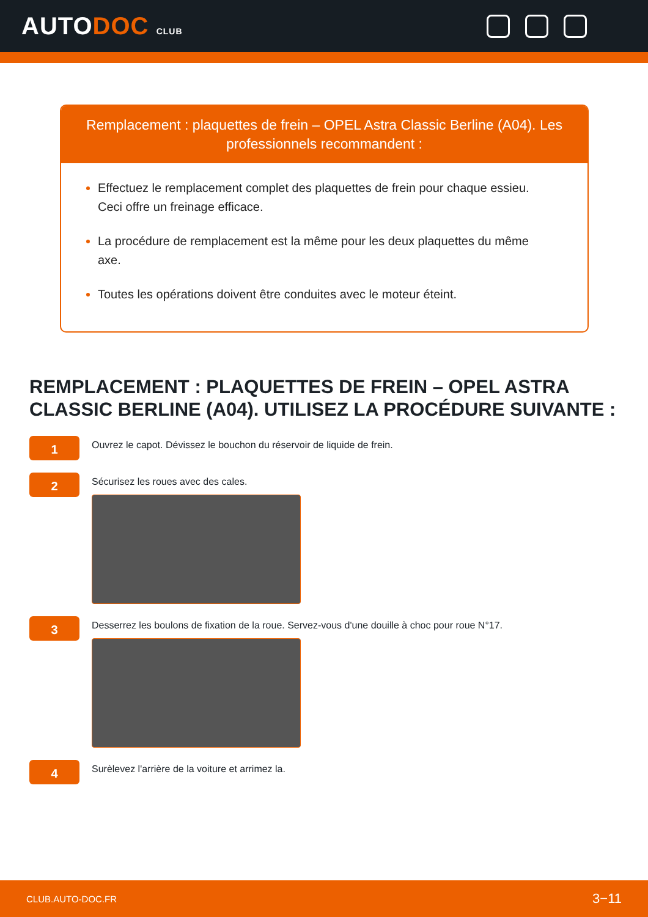AUTODOC CLUB
Remplacement : plaquettes de frein – OPEL Astra Classic Berline (A04). Les professionnels recommandent :
Effectuez le remplacement complet des plaquettes de frein pour chaque essieu. Ceci offre un freinage efficace.
La procédure de remplacement est la même pour les deux plaquettes du même axe.
Toutes les opérations doivent être conduites avec le moteur éteint.
REMPLACEMENT : PLAQUETTES DE FREIN – OPEL ASTRA CLASSIC BERLINE (A04). UTILISEZ LA PROCÉDURE SUIVANTE :
1
Ouvrez le capot. Dévissez le bouchon du réservoir de liquide de frein.
2
Sécurisez les roues avec des cales.
3
Desserrez les boulons de fixation de la roue. Servez-vous d'une douille à choc pour roue N°17.
4
Surèlevez l'arrière de la voiture et arrimez la.
CLUB.AUTO-DOC.FR 3−11